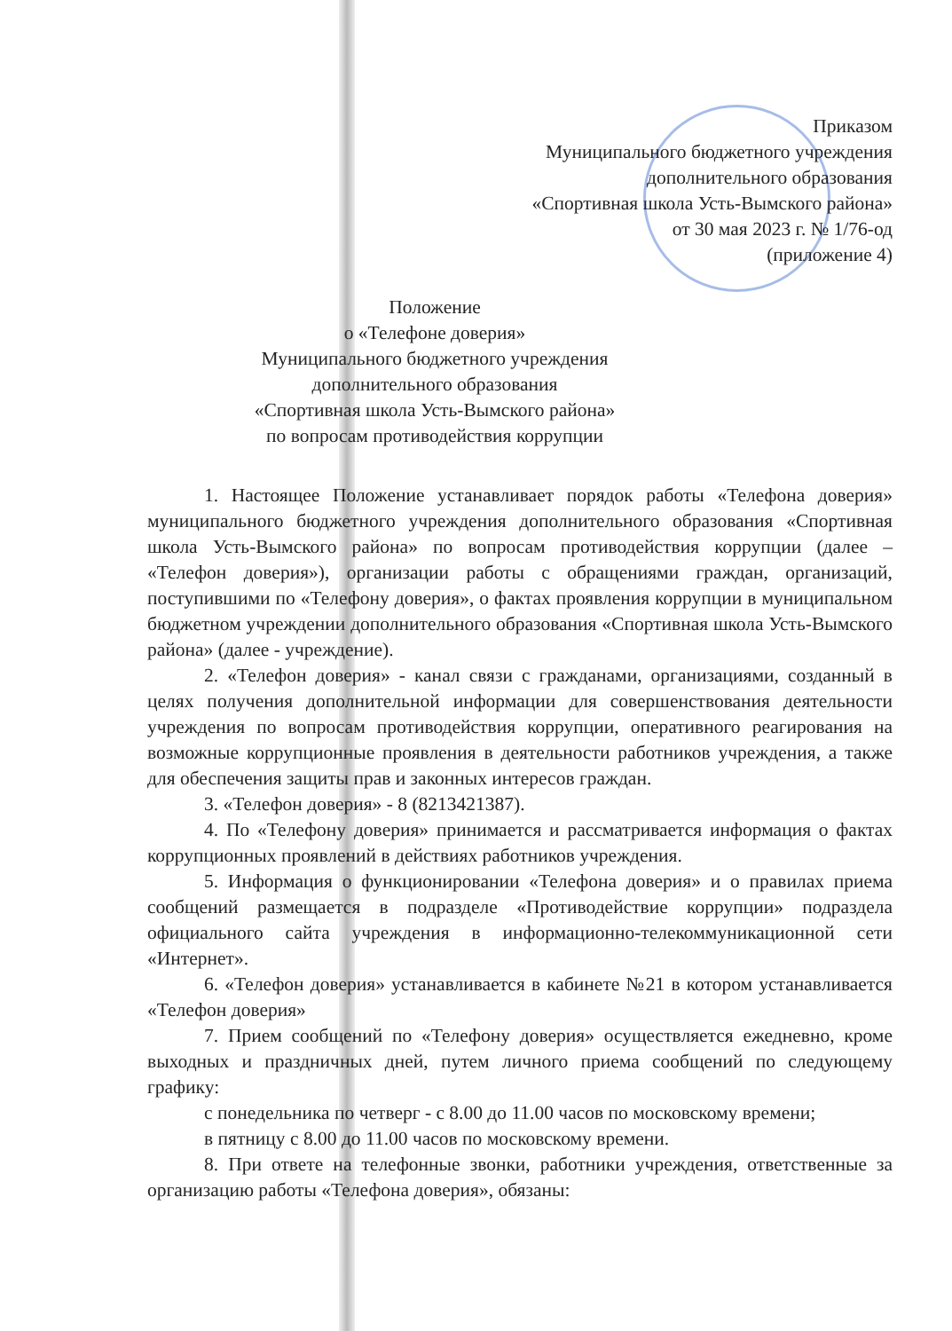Приказом
Муниципального бюджетного учреждения
дополнительного образования
«Спортивная школа Усть-Вымского района»
от 30 мая 2023 г. № 1/76-од
(приложение 4)
Положение
о «Телефоне доверия»
Муниципального бюджетного учреждения
дополнительного образования
«Спортивная школа Усть-Вымского района»
по вопросам противодействия коррупции
1. Настоящее Положение устанавливает порядок работы «Телефона доверия» муниципального бюджетного учреждения дополнительного образования «Спортивная школа Усть-Вымского района» по вопросам противодействия коррупции (далее – «Телефон доверия»), организации работы с обращениями граждан, организаций, поступившими по «Телефону доверия», о фактах проявления коррупции в муниципальном бюджетном учреждении дополнительного образования «Спортивная школа Усть-Вымского района» (далее - учреждение).
2. «Телефон доверия» - канал связи с гражданами, организациями, созданный в целях получения дополнительной информации для совершенствования деятельности учреждения по вопросам противодействия коррупции, оперативного реагирования на возможные коррупционные проявления в деятельности работников учреждения, а также для обеспечения защиты прав и законных интересов граждан.
3. «Телефон доверия» - 8 (8213421387).
4. По «Телефону доверия» принимается и рассматривается информация о фактах коррупционных проявлений в действиях работников учреждения.
5. Информация о функционировании «Телефона доверия» и о правилах приема сообщений размещается в подразделе «Противодействие коррупции» подраздела официального сайта учреждения в информационно-телекоммуникационной сети «Интернет».
6. «Телефон доверия» устанавливается в кабинете №21 в котором устанавливается «Телефон доверия»
7. Прием сообщений по «Телефону доверия» осуществляется ежедневно, кроме выходных и праздничных дней, путем личного приема сообщений по следующему графику:
с понедельника по четверг - с 8.00 до 11.00 часов по московскому времени;
в пятницу с 8.00 до 11.00 часов по московскому времени.
8. При ответе на телефонные звонки, работники учреждения, ответственные за организацию работы «Телефона доверия», обязаны: